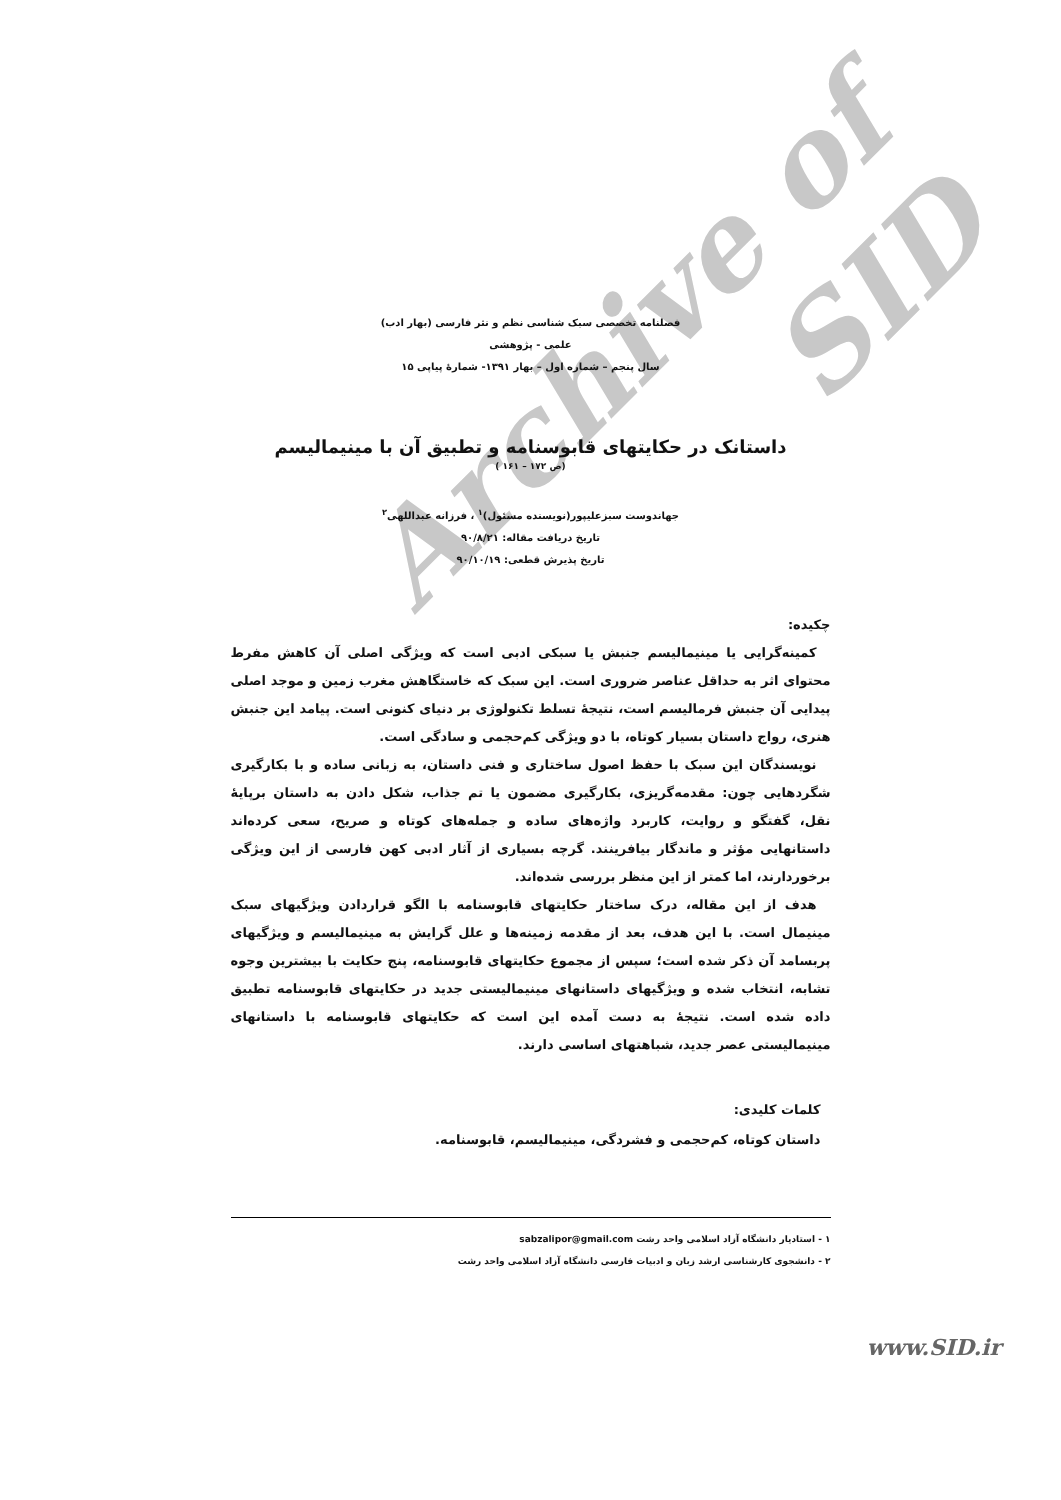Archive of SID
فصلنامه تخصصی سبک شناسی نظم و نثر فارسی (بهار ادب)
علمی - پژوهشی
سال پنجم – شماره اول – بهار ۱۳۹۱- شمارهٔ پیاپی ۱۵
داستانک در حکایتهای قابوسنامه و تطبیق آن با مینیمالیسم
(ص ۱۷۲ – ۱۶۱ )
جهاندوست سبزعلیپور(نویسنده مسئول)<sup>۱</sup> ، فرزانه عبداللهی<sup>۲</sup>
تاریخ دریافت مقاله: ۹۰/۸/۲۱
تاریخ پذیرش قطعی: ۹۰/۱۰/۱۹
چکیده:
کمینه‌گرایی یا مینیمالیسم جنبش یا سبکی ادبی است که ویژگی اصلی آن کاهش مفرط محتوای اثر به حداقل عناصر ضروری است. این سبک که خاستگاهش مغرب زمین و موجد اصلی پیدایی آن جنبش فرمالیسم است، نتیجهٔ تسلط تکنولوژی بر دنیای کنونی است. پیامد این جنبش هنری، رواج داستان بسیار کوتاه، با دو ویژگی کم‌حجمی و سادگی است.
نویسندگان این سبک با حفظ اصول ساختاری و فنی داستان، به زبانی ساده و با بکارگیری شگردهایی چون: مقدمه‌گریزی، بکارگیری مضمون یا تم جذاب، شکل دادن به داستان برپایهٔ نقل، گفتگو و روایت، کاربرد واژه‌های ساده و جمله‌های کوتاه و صریح، سعی کرده‌اند داستانهایی مؤثر و ماندگار بیافرینند. گرچه بسیاری از آثار ادبی کهن فارسی از این ویژگی برخوردارند، اما کمتر از این منظر بررسی شده‌اند.
هدف از این مقاله، درک ساختار حکایتهای قابوسنامه با الگو قراردادن ویژگیهای سبک مینیمال است. با این هدف، بعد از مقدمه زمینه‌ها و علل گرایش به مینیمالیسم و ویژگیهای پربسامد آن ذکر شده است؛ سپس از مجموع حکایتهای قابوسنامه، پنج حکایت با بیشترین وجوه تشابه، انتخاب شده و ویژگیهای داستانهای مینیمالیستی جدید در حکایتهای قابوسنامه تطبیق داده شده است. نتیجهٔ به دست آمده این است که حکایتهای قابوسنامه با داستانهای مینیمالیستی عصر جدید، شباهتهای اساسی دارند.
کلمات کلیدی:
داستان کوتاه، کم‌حجمی و فشردگی، مینیمالیسم، قابوسنامه.
۱ - استادیار دانشگاه آزاد اسلامی واحد رشت sabzalipor@gmail.com
۲ - دانشجوی کارشناسی ارشد زبان و ادبیات فارسی دانشگاه آزاد اسلامی واحد رشت
www.SID.ir